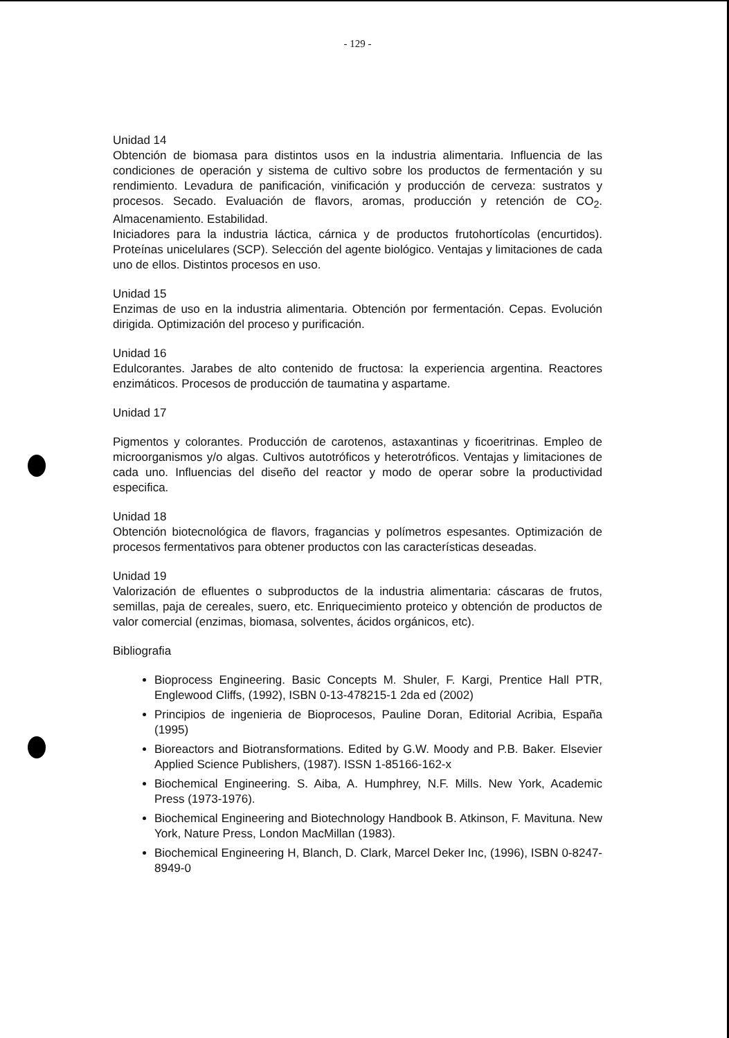- 129 -
Unidad 14
Obtención de biomasa para distintos usos en la industria alimentaria. Influencia de las condiciones de operación y sistema de cultivo sobre los productos de fermentación y su rendimiento. Levadura de panificación, vinificación y producción de cerveza: sustratos y procesos. Secado. Evaluación de flavors, aromas, producción y retención de CO<sub>2</sub>. Almacenamiento. Estabilidad.
Iniciadores para la industria láctica, cárnica y de productos frutohortícolas (encurtidos). Proteínas unicelulares (SCP). Selección del agente biológico. Ventajas y limitaciones de cada uno de ellos. Distintos procesos en uso.
Unidad 15
Enzimas de uso en la industria alimentaria. Obtención por fermentación. Cepas. Evolución dirigida. Optimización del proceso y purificación.
Unidad 16
Edulcorantes. Jarabes de alto contenido de fructosa: la experiencia argentina. Reactores enzimáticos. Procesos de producción de taumatina y aspartame.
Unidad 17
Pigmentos y colorantes. Producción de carotenos, astaxantinas y ficoeritrinas. Empleo de microorganismos y/o algas. Cultivos autotróficos y heterotróficos. Ventajas y limitaciones de cada uno. Influencias del diseño del reactor y modo de operar sobre la productividad especifica.
Unidad 18
Obtención biotecnológica de flavors, fragancias y polímetros espesantes. Optimización de procesos fermentativos para obtener productos con las características deseadas.
Unidad 19
Valorización de efluentes o subproductos de la industria alimentaria: cáscaras de frutos, semillas, paja de cereales, suero, etc. Enriquecimiento proteico y obtención de productos de valor comercial (enzimas, biomasa, solventes, ácidos orgánicos, etc).
Bibliografia
Bioprocess Engineering. Basic Concepts M. Shuler, F. Kargi, Prentice Hall PTR, Englewood Cliffs, (1992), ISBN 0-13-478215-1 2da ed (2002)
Principios de ingenieria de Bioprocesos, Pauline Doran, Editorial Acribia, España (1995)
Bioreactors and Biotransformations. Edited by G.W. Moody and P.B. Baker. Elsevier Applied Science Publishers, (1987). ISSN 1-85166-162-x
Biochemical Engineering. S. Aiba, A. Humphrey, N.F. Mills. New York, Academic Press (1973-1976).
Biochemical Engineering and Biotechnology Handbook B. Atkinson, F. Mavituna. New York, Nature Press, London MacMillan (1983).
Biochemical Engineering H, Blanch, D. Clark, Marcel Deker Inc, (1996), ISBN 0-8247-8949-0